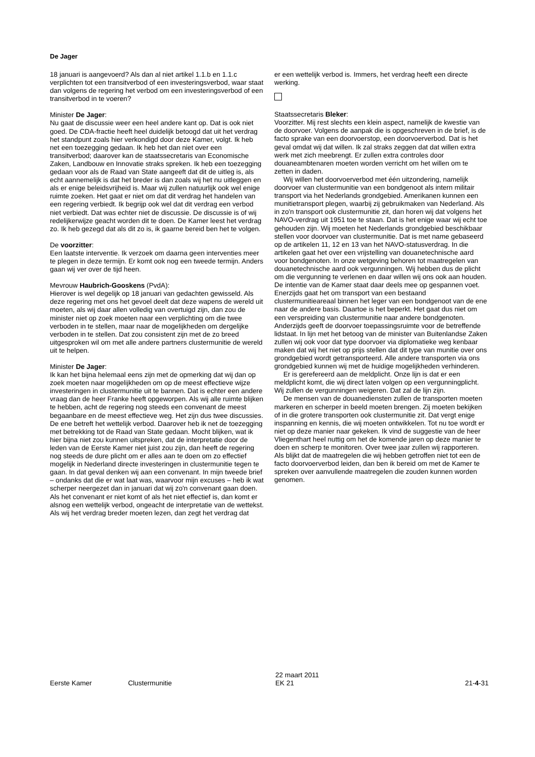De Jager
18 januari is aangevoerd? Als dan al niet artikel 1.1.b en 1.1.c verplichten tot een transitverbod of een investeringsverbod, waar staat dan volgens de regering het verbod om een investeringsverbod of een transitverbod in te voeren?
Minister De Jager:
Nu gaat de discussie weer een heel andere kant op. Dat is ook niet goed. De CDA-fractie heeft heel duidelijk betoogd dat uit het verdrag het standpunt zoals hier verkondigd door deze Kamer, volgt. Ik heb net een toezegging gedaan. Ik heb het dan niet over een transitverbod; daarover kan de staatssecretaris van Economische Zaken, Landbouw en Innovatie straks spreken. Ik heb een toezegging gedaan voor als de Raad van State aangeeft dat dit de uitleg is, als echt aannemelijk is dat het breder is dan zoals wij het nu uitleggen en als er enige beleidsvrijheid is. Maar wij zullen natuurlijk ook wel enige ruimte zoeken. Het gaat er niet om dat dit verdrag het handelen van een regering verbiedt. Ik begrijp ook wel dat dit verdrag een verbod niet verbiedt. Dat was echter niet de discussie. De discussie is of wij redelijkerwijze geacht worden dit te doen. De Kamer leest het verdrag zo. Ik heb gezegd dat als dit zo is, ik gaarne bereid ben het te volgen.
De voorzitter:
Een laatste interventie. Ik verzoek om daarna geen interventies meer te plegen in deze termijn. Er komt ook nog een tweede termijn. Anders gaan wij ver over de tijd heen.
Mevrouw Haubrich-Gooskens (PvdA):
Hierover is wel degelijk op 18 januari van gedachten gewisseld. Als deze regering met ons het gevoel deelt dat deze wapens de wereld uit moeten, als wij daar allen volledig van overtuigd zijn, dan zou de minister niet op zoek moeten naar een verplichting om die twee verboden in te stellen, maar naar de mogelijkheden om dergelijke verboden in te stellen. Dat zou consistent zijn met de zo breed uitgesproken wil om met alle andere partners clustermunitie de wereld uit te helpen.
Minister De Jager:
Ik kan het bijna helemaal eens zijn met de opmerking dat wij dan op zoek moeten naar mogelijkheden om op de meest effectieve wijze investeringen in clustermunitie uit te bannen. Dat is echter een andere vraag dan de heer Franke heeft opgeworpen. Als wij alle ruimte blijken te hebben, acht de regering nog steeds een convenant de meest begaanbare en de meest effectieve weg. Het zijn dus twee discussies. De ene betreft het wettelijk verbod. Daarover heb ik net de toezegging met betrekking tot de Raad van State gedaan. Mocht blijken, wat ik hier bijna niet zou kunnen uitspreken, dat de interpretatie door de leden van de Eerste Kamer niet juist zou zijn, dan heeft de regering nog steeds de dure plicht om er alles aan te doen om zo effectief mogelijk in Nederland directe investeringen in clustermunitie tegen te gaan. In dat geval denken wij aan een convenant. In mijn tweede brief – ondanks dat die er wat laat was, waarvoor mijn excuses – heb ik wat scherper neergezet dan in januari dat wij zo'n convenant gaan doen. Als het convenant er niet komt of als het niet effectief is, dan komt er alsnog een wettelijk verbod, ongeacht de interpretatie van de wettekst. Als wij het verdrag breder moeten lezen, dan zegt het verdrag dat
er een wettelijk verbod is. Immers, het verdrag heeft een directe werking.
Staatssecretaris Bleker:
Voorzitter. Mij rest slechts een klein aspect, namelijk de kwestie van de doorvoer. Volgens de aanpak die is opgeschreven in de brief, is de facto sprake van een doorvoerstop, een doorvoerverbod. Dat is het geval omdat wij dat willen. Ik zal straks zeggen dat dat willen extra werk met zich meebrengt. Er zullen extra controles door douaneambtenaren moeten worden verricht om het willen om te zetten in daden.
Wij willen het doorvoerverbod met één uitzondering, namelijk doorvoer van clustermunitie van een bondgenoot als intern militair transport via het Nederlands grondgebied. Amerikanen kunnen een munitietransport plegen, waarbij zij gebruikmaken van Nederland. Als in zo'n transport ook clustermunitie zit, dan horen wij dat volgens het NAVO-verdrag uit 1951 toe te staan. Dat is het enige waar wij echt toe gehouden zijn. Wij moeten het Nederlands grondgebied beschikbaar stellen voor doorvoer van clustermunitie. Dat is met name gebaseerd op de artikelen 11, 12 en 13 van het NAVO-statusverdrag. In die artikelen gaat het over een vrijstelling van douanetechnische aard voor bondgenoten. In onze wetgeving behoren tot maatregelen van douanetechnische aard ook vergunningen. Wij hebben dus de plicht om die vergunning te verlenen en daar willen wij ons ook aan houden. De intentie van de Kamer staat daar deels mee op gespannen voet. Enerzijds gaat het om transport van een bestaand clustermunitieareaal binnen het leger van een bondgenoot van de ene naar de andere basis. Daartoe is het beperkt. Het gaat dus niet om een verspreiding van clustermunitie naar andere bondgenoten. Anderzijds geeft de doorvoer toepassingsruimte voor de betreffende lidstaat. In lijn met het betoog van de minister van Buitenlandse Zaken zullen wij ook voor dat type doorvoer via diplomatieke weg kenbaar maken dat wij het niet op prijs stellen dat dit type van munitie over ons grondgebied wordt getransporteerd. Alle andere transporten via ons grondgebied kunnen wij met de huidige mogelijkheden verhinderen.
Er is gerefereerd aan de meldplicht. Onze lijn is dat er een meldplicht komt, die wij direct laten volgen op een vergunningplicht. Wij zullen de vergunningen weigeren. Dat zal de lijn zijn.
De mensen van de douanediensten zullen de transporten moeten markeren en scherper in beeld moeten brengen. Zij moeten bekijken of in die grotere transporten ook clustermunitie zit. Dat vergt enige inspanning en kennis, die wij moeten ontwikkelen. Tot nu toe wordt er niet op deze manier naar gekeken. Ik vind de suggestie van de heer Vliegenthart heel nuttig om het de komende jaren op deze manier te doen en scherp te monitoren. Over twee jaar zullen wij rapporteren. Als blijkt dat de maatregelen die wij hebben getroffen niet tot een de facto doorvoerverbod leiden, dan ben ik bereid om met de Kamer te spreken over aanvullende maatregelen die zouden kunnen worden genomen.
Eerste Kamer Clustermunitie
22 maart 2011
EK 21
21-4-31